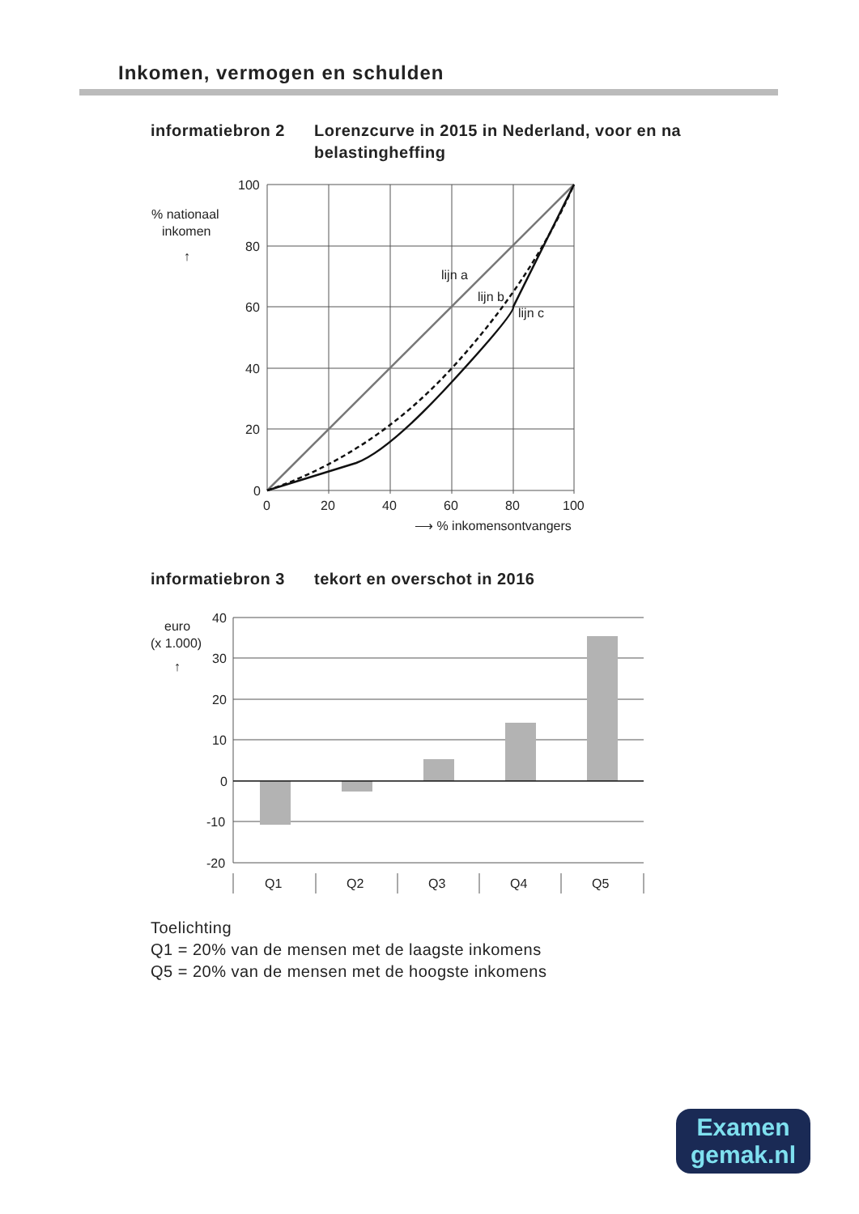Inkomen, vermogen en schulden
informatiebron 2 Lorenzcurve in 2015 in Nederland, voor en na belastingheffing
100
80
60
40
20
0
0
20
40
60
80
100
lijn a
lijn b
lijn c
% nationaal
inkomen
↑
⟶ % inkomensontvangers
informatiebron 3 tekort en overschot in 2016
40
30
20
10
0
-10
-20
Q1
Q2
Q3
Q4
Q5
euro
(x 1.000)
↑
Toelichting
Q1 = 20% van de mensen met de laagste inkomens
Q5 = 20% van de mensen met de hoogste inkomens
Examen
gemak.nl